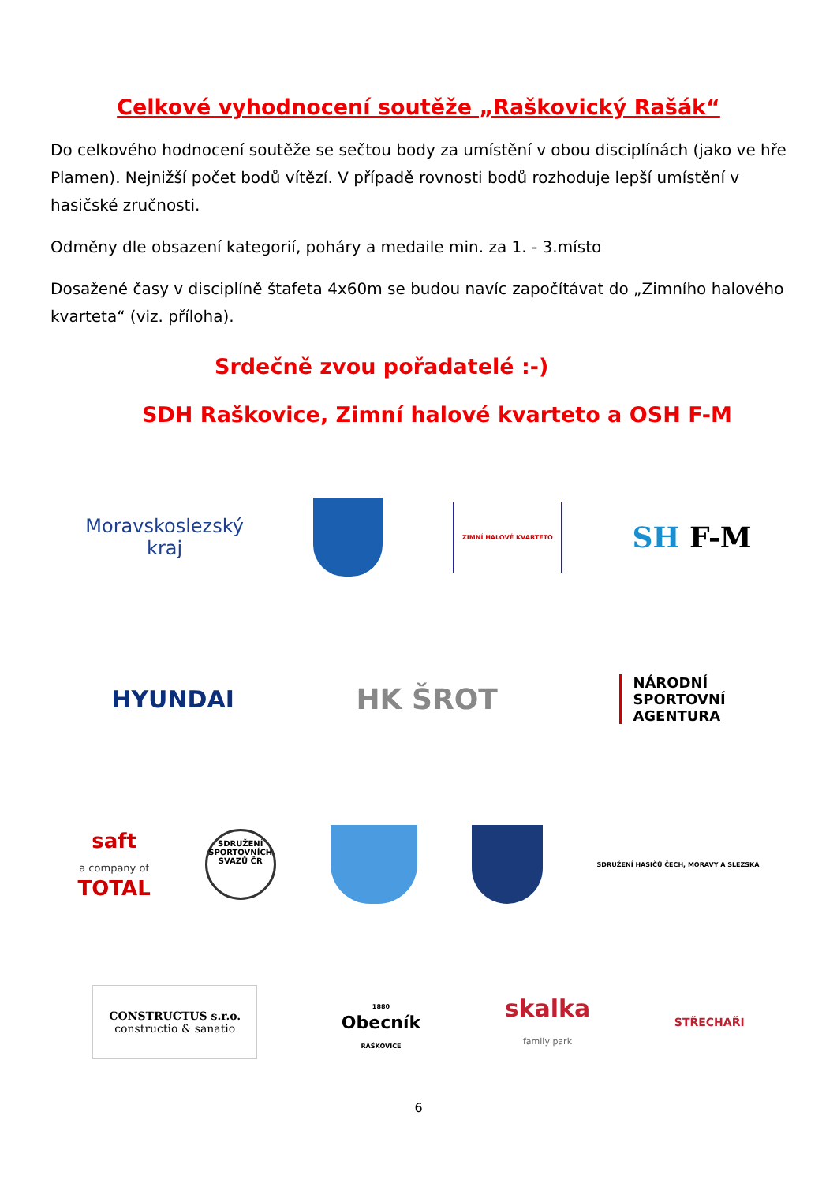Celkové vyhodnocení soutěže „Raškovický Rašák“
Do celkového hodnocení soutěže se sečtou body za umístění v obou disciplínách (jako ve hře Plamen). Nejnižší počet bodů vítězí. V případě rovnosti bodů rozhoduje lepší umístění v hasičské zručnosti.
Odměny dle obsazení kategorií, poháry a medaile min. za 1. - 3.místo
Dosažené časy v disciplíně štafeta 4x60m se budou navíc započítávat do „Zimního halového kvarteta“ (viz. příloha).
Srdečně zvou pořadatelé :-)
SDH Raškovice, Zimní halové kvarteto a OSH F-M
Moravskoslezský
kraj
ZIMNÍ HALOVÉ KVARTETO
SH F-M
HYUNDAI
HK ŠROT
NÁRODNÍ
SPORTOVNÍ
AGENTURA
saft
a company of
TOTAL
SDRUŽENÍ SPORTOVNÍCH SVAZŮ ČR
SDRUŽENÍ HASIČŮ ČECH, MORAVY A SLEZSKA
CONSTRUCTUS s.r.o.
constructio & sanatio
1880
Obecník
RAŠKOVICE
skalka
family park
STŘECHAŘI
6